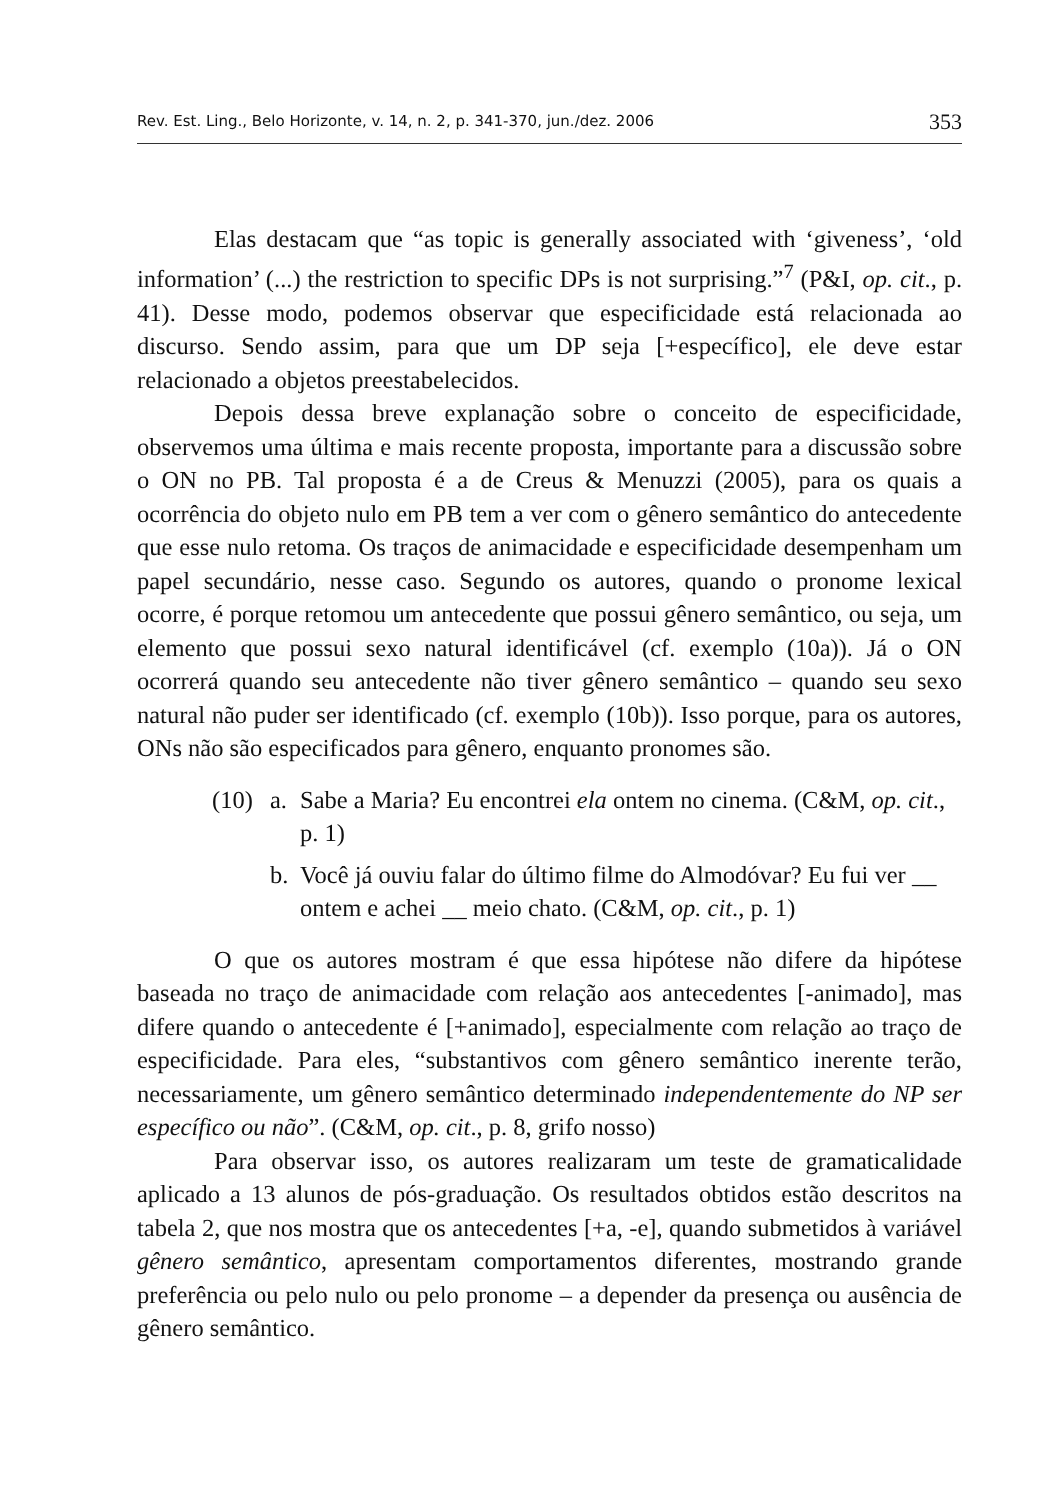Rev. Est. Ling., Belo Horizonte, v. 14, n. 2, p. 341-370, jun./dez. 2006 353
Elas destacam que “as topic is generally associated with ‘giveness’, ‘old information’ (...) the restriction to specific DPs is not surprising.”<sup>7</sup> (P&I, op. cit., p. 41). Desse modo, podemos observar que especificidade está relacionada ao discurso. Sendo assim, para que um DP seja [+específico], ele deve estar relacionado a objetos preestabelecidos.
Depois dessa breve explanação sobre o conceito de especificidade, observemos uma última e mais recente proposta, importante para a discussão sobre o ON no PB. Tal proposta é a de Creus & Menuzzi (2005), para os quais a ocorrência do objeto nulo em PB tem a ver com o gênero semântico do antecedente que esse nulo retoma. Os traços de animacidade e especificidade desempenham um papel secundário, nesse caso. Segundo os autores, quando o pronome lexical ocorre, é porque retomou um antecedente que possui gênero semântico, ou seja, um elemento que possui sexo natural identificável (cf. exemplo (10a)). Já o ON ocorrerá quando seu antecedente não tiver gênero semântico – quando seu sexo natural não puder ser identificado (cf. exemplo (10b)). Isso porque, para os autores, ONs não são especificados para gênero, enquanto pronomes são.
(10) a. Sabe a Maria? Eu encontrei ela ontem no cinema. (C&M, op. cit., p. 1)
b. Você já ouviu falar do último filme do Almodóvar? Eu fui ver __ ontem e achei __ meio chato. (C&M, op. cit., p. 1)
O que os autores mostram é que essa hipótese não difere da hipótese baseada no traço de animacidade com relação aos antecedentes [-animado], mas difere quando o antecedente é [+animado], especialmente com relação ao traço de especificidade. Para eles, “substantivos com gênero semântico inerente terão, necessariamente, um gênero semântico determinado independentemente do NP ser específico ou não”. (C&M, op. cit., p. 8, grifo nosso)
Para observar isso, os autores realizaram um teste de gramaticalidade aplicado a 13 alunos de pós-graduação. Os resultados obtidos estão descritos na tabela 2, que nos mostra que os antecedentes [+a, -e], quando submetidos à variável gênero semântico, apresentam comportamentos diferentes, mostrando grande preferência ou pelo nulo ou pelo pronome – a depender da presença ou ausência de gênero semântico.